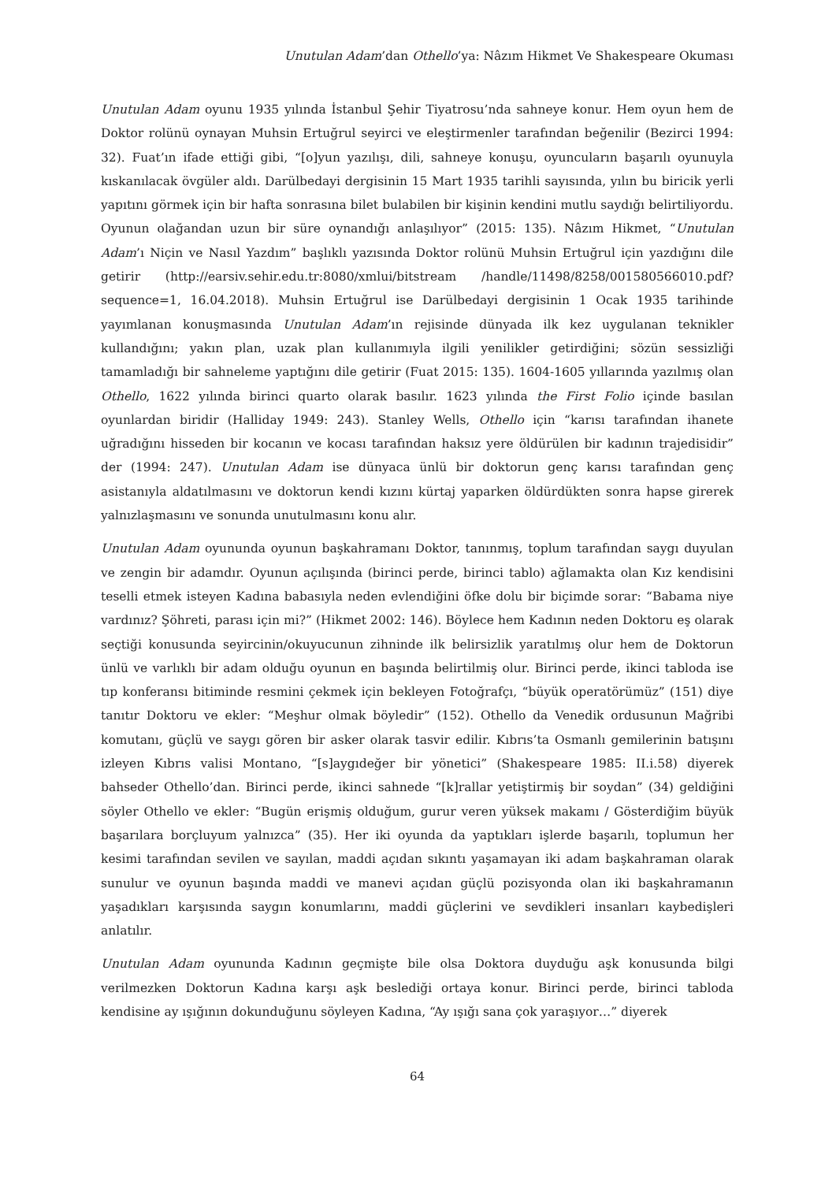Unutulan Adam’dan Othello’ya: Nâzım Hikmet Ve Shakespeare Okuması
Unutulan Adam oyunu 1935 yılında İstanbul Şehir Tiyatrosu’nda sahneye konur. Hem oyun hem de Doktor rolünü oynayan Muhsin Ertuğrul seyirci ve eleştirmenler tarafından beğenilir (Bezirci 1994: 32). Fuat’ın ifade ettiği gibi, “[o]yun yazılışı, dili, sahneye konuşu, oyuncuların başarılı oyunuyla kıskanılacak övgüler aldı. Darülbedayi dergisinin 15 Mart 1935 tarihli sayısında, yılın bu biricik yerli yapıtını görmek için bir hafta sonrasına bilet bulabilen bir kişinin kendini mutlu saydığı belirtiliyordu. Oyunun olağandan uzun bir süre oynandığı anlaşılıyor” (2015: 135). Nâzım Hikmet, “Unutulan Adam’ı Niçin ve Nasıl Yazdım” başlıklı yazısında Doktor rolünü Muhsin Ertuğrul için yazdığını dile getirir (http://earsiv.sehir.edu.tr:8080/xmlui/bitstream /handle/11498/8258/001580566010.pdf?sequence=1, 16.04.2018). Muhsin Ertuğrul ise Darülbedayi dergisinin 1 Ocak 1935 tarihinde yayımlanan konuşmasında Unutulan Adam’ın rejisinde dünyada ilk kez uygulanan teknikler kullandığını; yakın plan, uzak plan kullanımıyla ilgili yenilikler getirdiğini; sözün sessizliği tamamladığı bir sahneleme yaptığını dile getirir (Fuat 2015: 135). 1604-1605 yıllarında yazılmış olan Othello, 1622 yılında birinci quarto olarak basılır. 1623 yılında the First Folio içinde basılan oyunlardan biridir (Halliday 1949: 243). Stanley Wells, Othello için “karısı tarafından ihanete uğradığını hisseden bir kocanın ve kocası tarafından haksız yere öldürülen bir kadının trajedisidir” der (1994: 247). Unutulan Adam ise dünyaca ünlü bir doktorun genç karısı tarafından genç asistanıyla aldatılmasını ve doktorun kendi kızını kürtaj yaparken öldürdükten sonra hapse girerek yalnızlaşmasını ve sonunda unutulmasını konu alır.
Unutulan Adam oyununda oyunun başkahramanı Doktor, tanınmış, toplum tarafından saygı duyulan ve zengin bir adamdır. Oyunun açılışında (birinci perde, birinci tablo) ağlamakta olan Kız kendisini teselli etmek isteyen Kadına babasıyla neden evlendiğini öfke dolu bir biçimde sorar: “Babama niye vardınız? Şöhreti, parası için mi?” (Hikmet 2002: 146). Böylece hem Kadının neden Doktoru eş olarak seçtiği konusunda seyircinin/okuyucunun zihninde ilk belirsizlik yaratılmış olur hem de Doktorun ünlü ve varlıklı bir adam olduğu oyunun en başında belirtilmiş olur. Birinci perde, ikinci tabloda ise tıp konferansı bitiminde resmini çekmek için bekleyen Fotoğrafçı, “büyük operatörümüz” (151) diye tanıtır Doktoru ve ekler: “Meşhur olmak böyledir” (152). Othello da Venedik ordusunun Mağribi komutanı, güçlü ve saygı gören bir asker olarak tasvir edilir. Kıbrıs’ta Osmanlı gemilerinin batışını izleyen Kıbrıs valisi Montano, “[s]aygıdeğer bir yönetici” (Shakespeare 1985: II.i.58) diyerek bahseder Othello’dan. Birinci perde, ikinci sahnede “[k]rallar yetiştirmiş bir soydan” (34) geldiğini söyler Othello ve ekler: “Bugün erişmiş olduğum, gurur veren yüksek makamı / Gösterdiğim büyük başarılara borçluyum yalnızca” (35). Her iki oyunda da yaptıkları işlerde başarılı, toplumun her kesimi tarafından sevilen ve sayılan, maddi açıdan sıkıntı yaşamayan iki adam başkahraman olarak sunulur ve oyunun başında maddi ve manevi açıdan güçlü pozisyonda olan iki başkahramanın yaşadıkları karşısında saygın konumlarını, maddi güçlerini ve sevdikleri insanları kaybedişleri anlatılır.
Unutulan Adam oyununda Kadının geçmişte bile olsa Doktora duyduğu aşk konusunda bilgi verilmezken Doktorun Kadına karşı aşk beslediği ortaya konur. Birinci perde, birinci tabloda kendisine ay ışığının dokunduğunu söyleyen Kadına, “Ay ışığı sana çok yaraşıyor…” diyerek
64